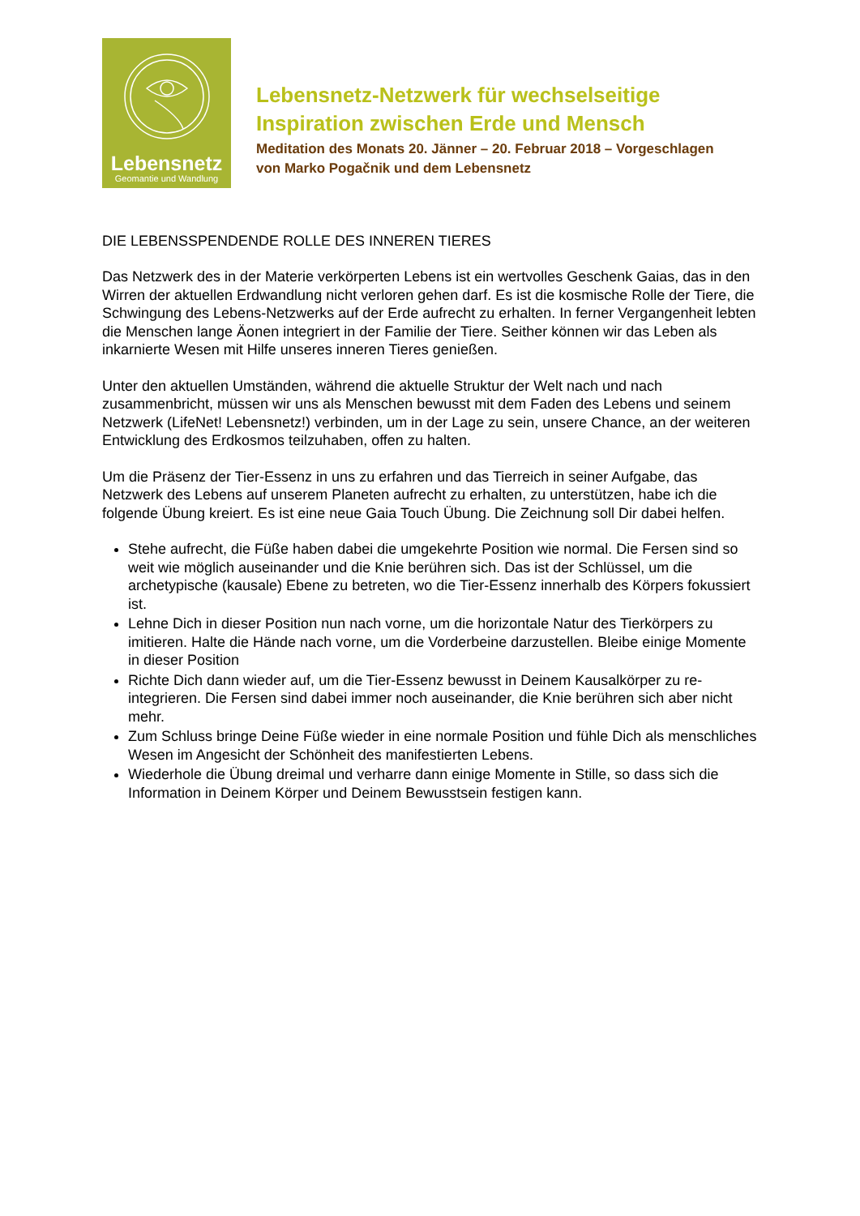Lebensnetz
Geomantie und Wandlung
Lebensnetz-Netzwerk für wechselseitige
Inspiration zwischen Erde und Mensch
Meditation des Monats 20. Jänner – 20. Februar 2018 – Vorgeschlagen
von Marko Pogačnik und dem Lebensnetz
DIE LEBENSSPENDENDE ROLLE DES INNEREN TIERES
Das Netzwerk des in der Materie verkörperten Lebens ist ein wertvolles Geschenk Gaias, das in den Wirren der aktuellen Erdwandlung nicht verloren gehen darf. Es ist die kosmische Rolle der Tiere, die Schwingung des Lebens-Netzwerks auf der Erde aufrecht zu erhalten. In ferner Vergangenheit lebten die Menschen lange Äonen integriert in der Familie der Tiere. Seither können wir das Leben als inkarnierte Wesen mit Hilfe unseres inneren Tieres genießen.
Unter den aktuellen Umständen, während die aktuelle Struktur der Welt nach und nach zusammenbricht, müssen wir uns als Menschen bewusst mit dem Faden des Lebens und seinem Netzwerk (LifeNet! Lebensnetz!) verbinden, um in der Lage zu sein, unsere Chance, an der weiteren Entwicklung des Erdkosmos teilzuhaben, offen zu halten.
Um die Präsenz der Tier-Essenz in uns zu erfahren und das Tierreich in seiner Aufgabe, das Netzwerk des Lebens auf unserem Planeten aufrecht zu erhalten, zu unterstützen, habe ich die folgende Übung kreiert. Es ist eine neue Gaia Touch Übung. Die Zeichnung soll Dir dabei helfen.
Stehe aufrecht, die Füße haben dabei die umgekehrte Position wie normal. Die Fersen sind so weit wie möglich auseinander und die Knie berühren sich. Das ist der Schlüssel, um die archetypische (kausale) Ebene zu betreten, wo die Tier-Essenz innerhalb des Körpers fokussiert ist.
Lehne Dich in dieser Position nun nach vorne, um die horizontale Natur des Tierkörpers zu imitieren. Halte die Hände nach vorne, um die Vorderbeine darzustellen. Bleibe einige Momente in dieser Position
Richte Dich dann wieder auf, um die Tier-Essenz bewusst in Deinem Kausalkörper zu re-integrieren. Die Fersen sind dabei immer noch auseinander, die Knie berühren sich aber nicht mehr.
Zum Schluss bringe Deine Füße wieder in eine normale Position und fühle Dich als menschliches Wesen im Angesicht der Schönheit des manifestierten Lebens.
Wiederhole die Übung dreimal und verharre dann einige Momente in Stille, so dass sich die Information in Deinem Körper und Deinem Bewusstsein festigen kann.